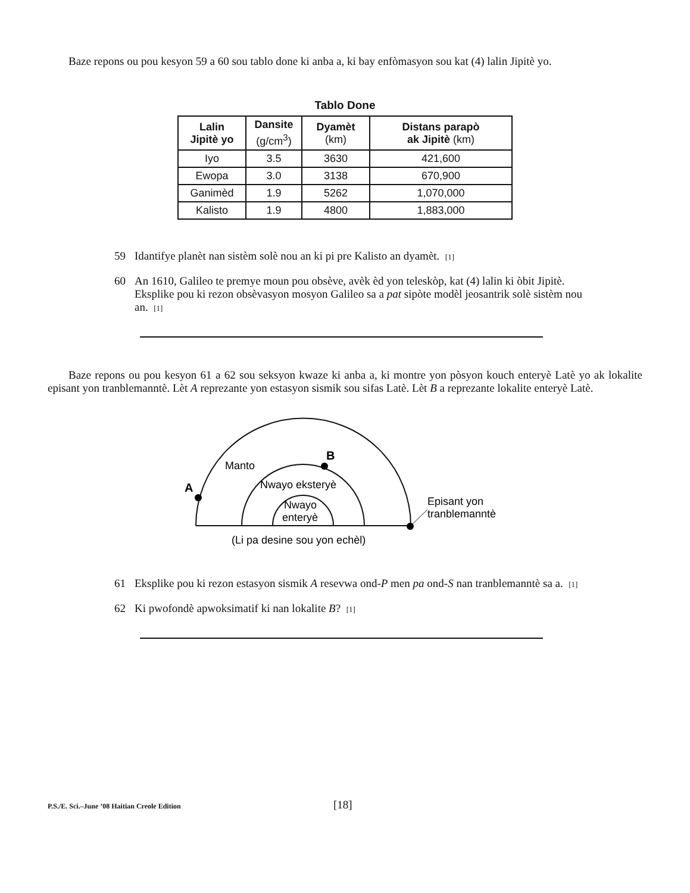Baze repons ou pou kesyon 59 a 60 sou tablo done ki anba a, ki bay enfòmasyon sou kat (4) lalin Jipitè yo.
Tablo Done
| Lalin Jipitè yo | Dansite (g/cm<sup>3</sup>) | Dyamèt (km) | Distans parapò ak Jipitè (km) |
| --- | --- | --- | --- |
| Iyo | 3.5 | 3630 | 421,600 |
| Ewopa | 3.0 | 3138 | 670,900 |
| Ganimèd | 1.9 | 5262 | 1,070,000 |
| Kalisto | 1.9 | 4800 | 1,883,000 |
59 Idantifye planèt nan sistèm solè nou an ki pi pre Kalisto an dyamèt. [1]
60 An 1610, Galileo te premye moun pou obsève, avèk èd yon teleskòp, kat (4) lalin ki òbit Jipitè. Eksplike pou ki rezon obsèvasyon mosyon Galileo sa a pat sipòte modèl jeosantrik solè sistèm nou an. [1]
Baze repons ou pou kesyon 61 a 62 sou seksyon kwaze ki anba a, ki montre yon pòsyon kouch enteryè Latè yo ak lokalite episant yon tranblemanntè. Lèt A reprezante yon estasyon sismik sou sifas Latè. Lèt B a reprezante lokalite enteryè Latè.
A
B
Manto
Nwayo eksteryè
Nwayo
enteryè
Episant yon
tranblemanntè
(Li pa desine sou yon echèl)
61 Eksplike pou ki rezon estasyon sismik A resevwa ond-P men pa ond-S nan tranblemanntè sa a. [1]
62 Ki pwofondè apwoksimatif ki nan lokalite B? [1]
P.S./E. Sci.–June ’08 Haitian Creole Edition [18]